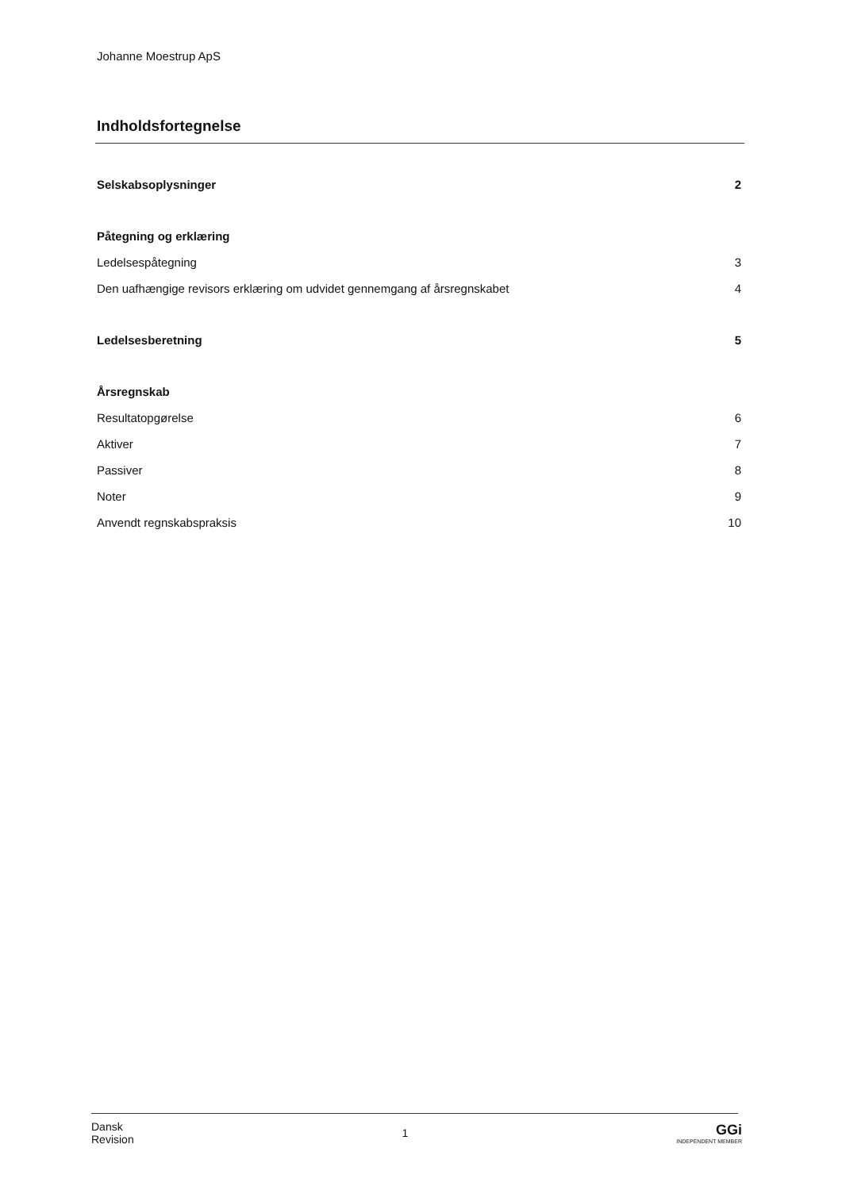Johanne Moestrup ApS
Indholdsfortegnelse
Selskabsoplysninger 2
Påtegning og erklæring
Ledelsespåtegning 3
Den uafhængige revisors erklæring om udvidet gennemgang af årsregnskabet 4
Ledelsesberetning 5
Årsregnskab
Resultatopgørelse 6
Aktiver 7
Passiver 8
Noter 9
Anvendt regnskabspraksis 10
Dansk
Revision
1
GGi
INDEPENDENT MEMBER